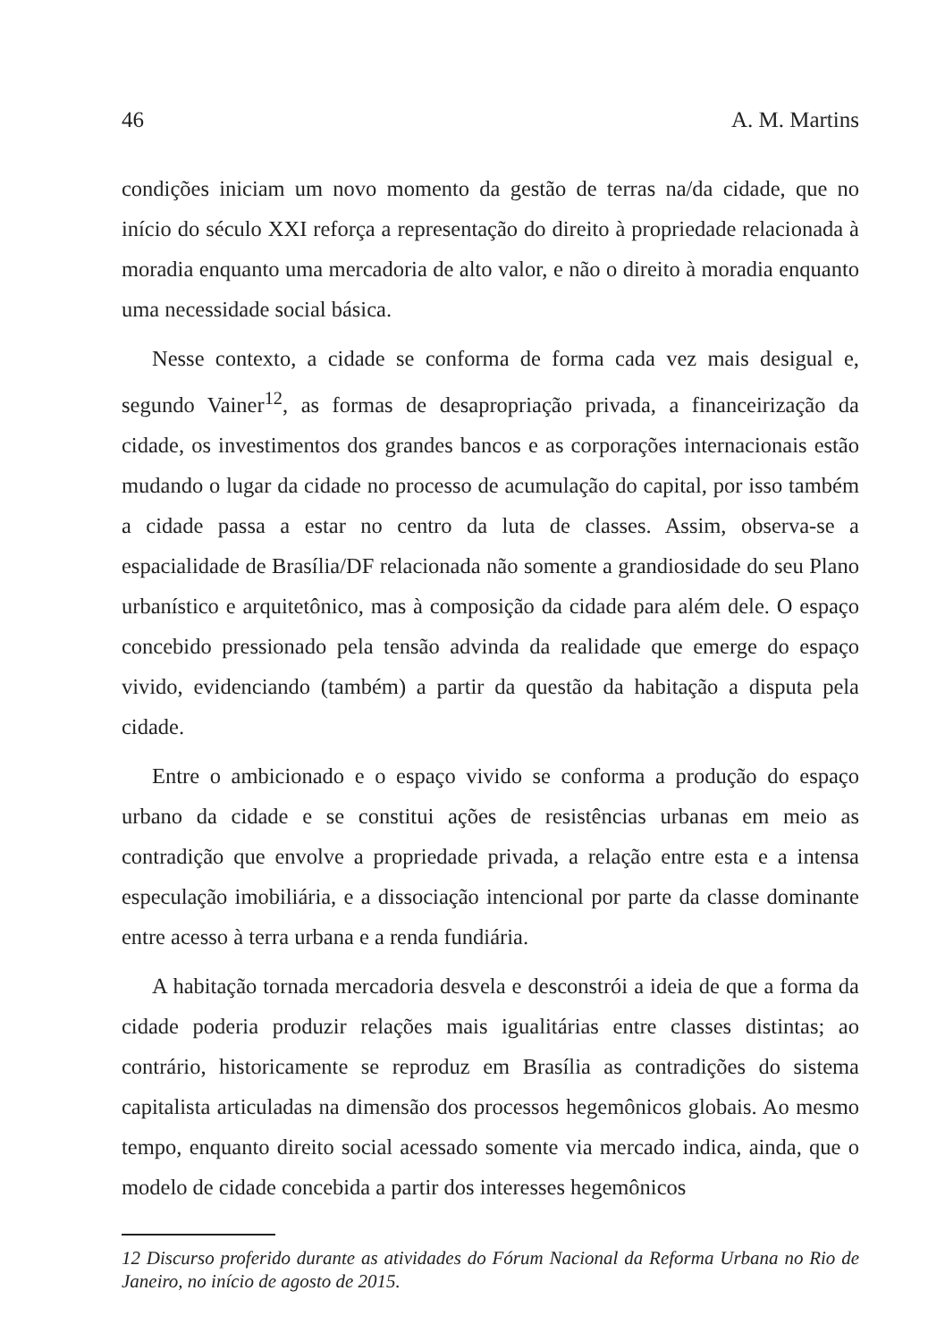46 A. M. Martins
condições iniciam um novo momento da gestão de terras na/da cidade, que no início do século XXI reforça a representação do direito à propriedade relacionada à moradia enquanto uma mercadoria de alto valor, e não o direito à moradia enquanto uma necessidade social básica.
Nesse contexto, a cidade se conforma de forma cada vez mais desigual e, segundo Vainer<sup>12</sup>, as formas de desapropriação privada, a financeirização da cidade, os investimentos dos grandes bancos e as corporações internacionais estão mudando o lugar da cidade no processo de acumulação do capital, por isso também a cidade passa a estar no centro da luta de classes. Assim, observa-se a espacialidade de Brasília/DF relacionada não somente a grandiosidade do seu Plano urbanístico e arquitetônico, mas à composição da cidade para além dele. O espaço concebido pressionado pela tensão advinda da realidade que emerge do espaço vivido, evidenciando (também) a partir da questão da habitação a disputa pela cidade.
Entre o ambicionado e o espaço vivido se conforma a produção do espaço urbano da cidade e se constitui ações de resistências urbanas em meio as contradição que envolve a propriedade privada, a relação entre esta e a intensa especulação imobiliária, e a dissociação intencional por parte da classe dominante entre acesso à terra urbana e a renda fundiária.
A habitação tornada mercadoria desvela e desconstrói a ideia de que a forma da cidade poderia produzir relações mais igualitárias entre classes distintas; ao contrário, historicamente se reproduz em Brasília as contradições do sistema capitalista articuladas na dimensão dos processos hegemônicos globais. Ao mesmo tempo, enquanto direito social acessado somente via mercado indica, ainda, que o modelo de cidade concebida a partir dos interesses hegemônicos
12 Discurso proferido durante as atividades do Fórum Nacional da Reforma Urbana no Rio de Janeiro, no início de agosto de 2015.